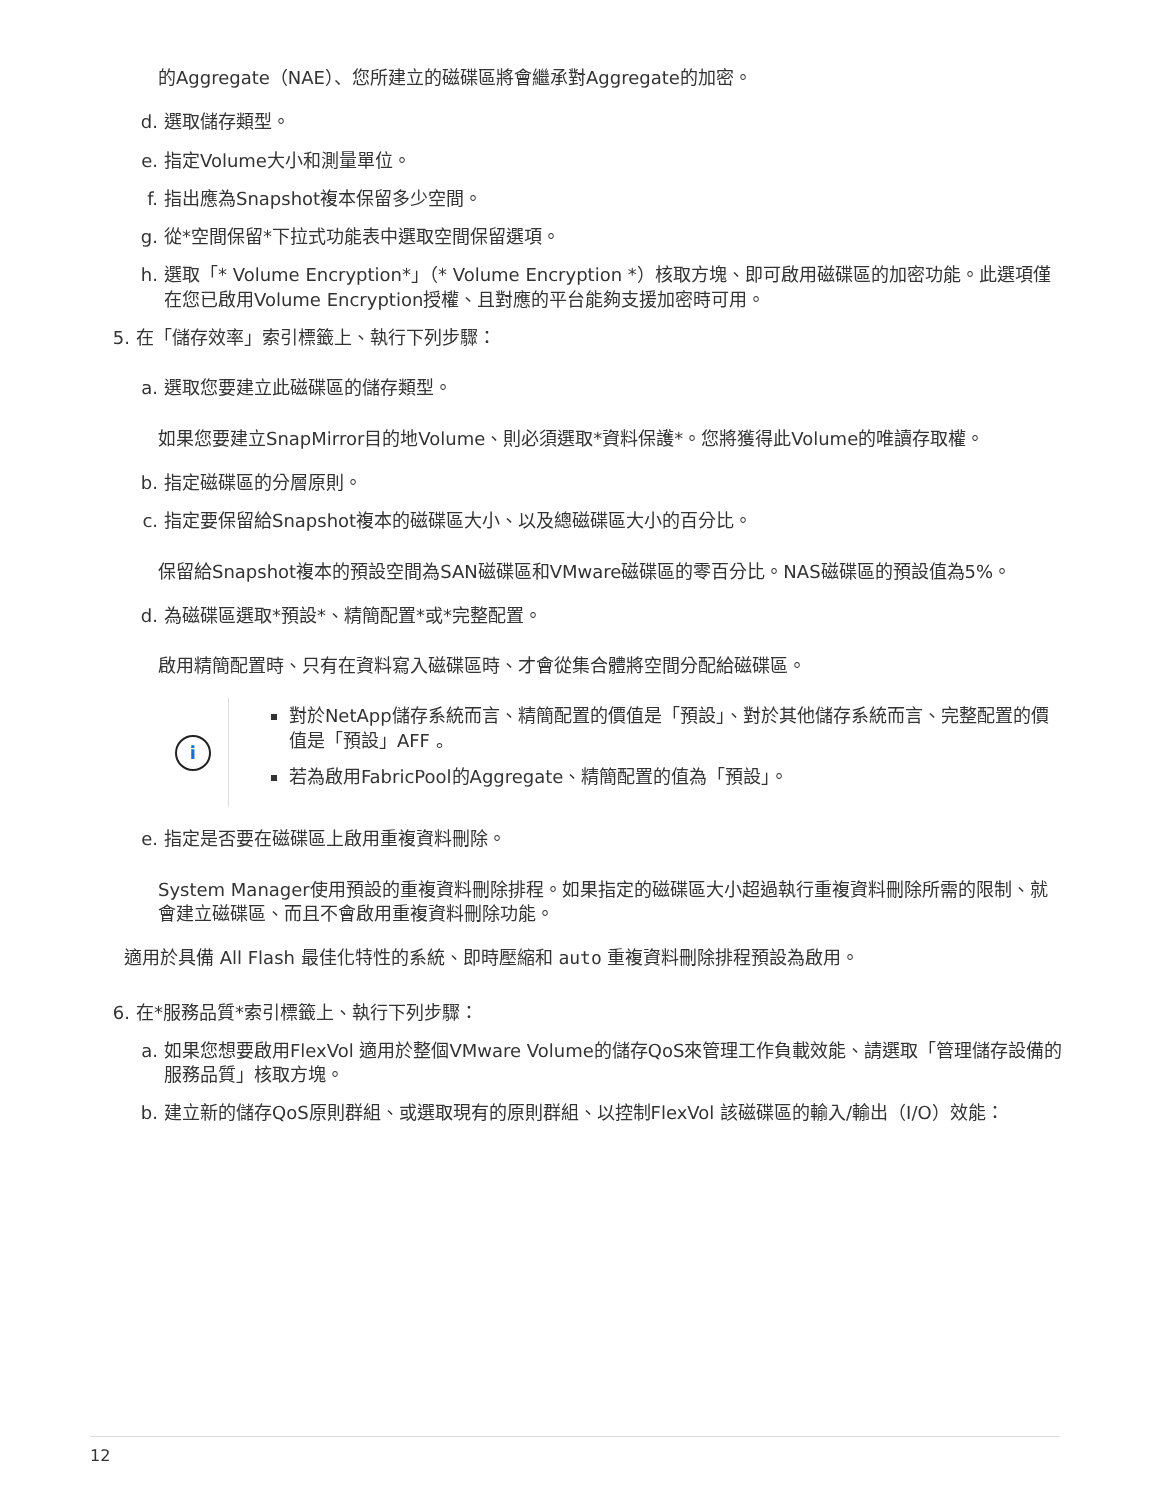的Aggregate（NAE）、您所建立的磁碟區將會繼承對Aggregate的加密。
d. 選取儲存類型。
e. 指定Volume大小和測量單位。
f. 指出應為Snapshot複本保留多少空間。
g. 從*空間保留*下拉式功能表中選取空間保留選項。
h. 選取「* Volume Encryption*」（* Volume Encryption *）核取方塊、即可啟用磁碟區的加密功能。此選項僅在您已啟用Volume Encryption授權、且對應的平台能夠支援加密時可用。
5. 在「儲存效率」索引標籤上、執行下列步驟：
a. 選取您要建立此磁碟區的儲存類型。
如果您要建立SnapMirror目的地Volume、則必須選取*資料保護*。您將獲得此Volume的唯讀存取權。
b. 指定磁碟區的分層原則。
c. 指定要保留給Snapshot複本的磁碟區大小、以及總磁碟區大小的百分比。
保留給Snapshot複本的預設空間為SAN磁碟區和VMware磁碟區的零百分比。NAS磁碟區的預設值為5%。
d. 為磁碟區選取*預設*、精簡配置*或*完整配置。
啟用精簡配置時、只有在資料寫入磁碟區時、才會從集合體將空間分配給磁碟區。
i
對於NetApp儲存系統而言、精簡配置的價值是「預設」、對於其他儲存系統而言、完整配置的價值是「預設」AFF 。
若為啟用FabricPool的Aggregate、精簡配置的值為「預設」。
e. 指定是否要在磁碟區上啟用重複資料刪除。
System Manager使用預設的重複資料刪除排程。如果指定的磁碟區大小超過執行重複資料刪除所需的限制、就會建立磁碟區、而且不會啟用重複資料刪除功能。
適用於具備 All Flash 最佳化特性的系統、即時壓縮和 auto 重複資料刪除排程預設為啟用。
6. 在*服務品質*索引標籤上、執行下列步驟：
a. 如果您想要啟用FlexVol 適用於整個VMware Volume的儲存QoS來管理工作負載效能、請選取「管理儲存設備的服務品質」核取方塊。
b. 建立新的儲存QoS原則群組、或選取現有的原則群組、以控制FlexVol 該磁碟區的輸入/輸出（I/O）效能：
12